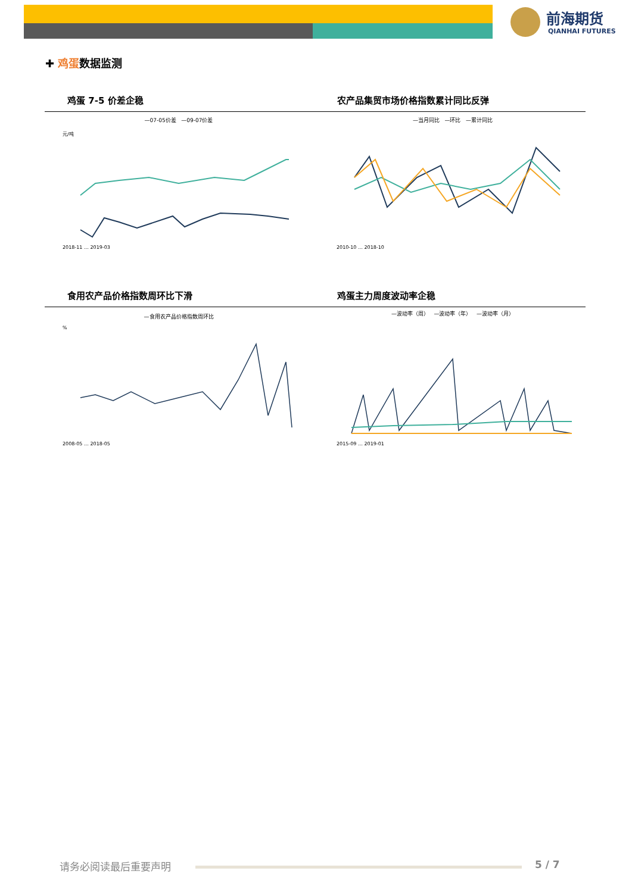前海期货
QIANHAI FUTURES
✚ 鸡蛋数据监测
鸡蛋 7-5 价差企稳 农产品集贸市场价格指数累计同比反弹
—07-05价差 —09-07价差
元/吨
2018-11 … 2019-03
—当月同比 —环比 —累计同比
2010-10 … 2018-10
食用农产品价格指数周环比下滑 鸡蛋主力周度波动率企稳
—食用农产品价格指数周环比
%
2008-05 … 2018-05
—波动率（周） —波动率（年） —波动率（月）
2015-09 … 2019-01
请务必阅读最后重要声明 5 / 7